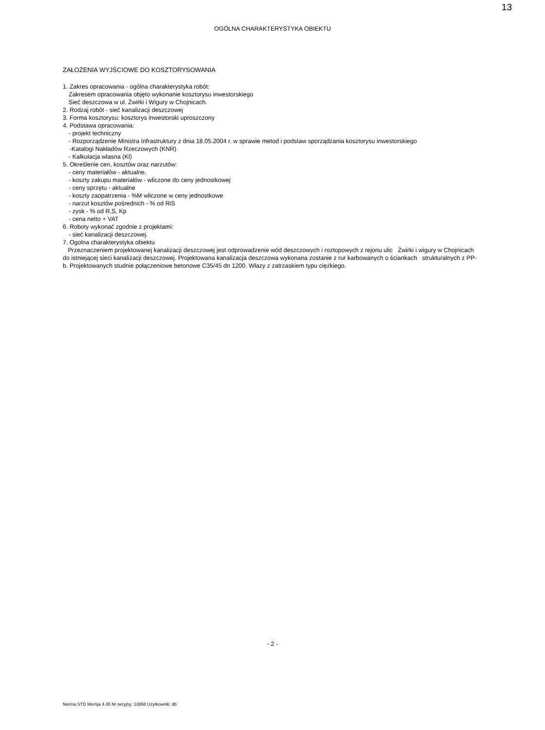13
OGÓLNA CHARAKTERYSTYKA OBIEKTU
ZAŁOŻENIA WYJŚCIOWE DO KOSZTORYSOWANIA
1. Zakres opracowania - ogólna charakterystyka robót:
Zakresem opracowania objęto wykonanie kosztorysu inwestorskiego
Sieć deszczowa w ul. Żwirki i Wigury w Chojnicach.
2. Rodzaj robót - sieć kanalizacji deszczowej
3. Forma kosztorysu: kosztorys inwestorski uproszczony
4. Podstawa opracowania:
- projekt techniczny
- Rozporządzenie Ministra Infrastruktury z dnia 18.05.2004 r. w sprawie metod i podstaw sporządzania kosztorysu inwestorskiego
-Katalogi Nakładów Rzeczowych (KNR)
- Kalkulacja wlasna (Kl)
5. Określenie cen, kosztów oraz narzutów:
- ceny materiałów - aktualne,
- koszty zakupu materiałów - wliczone do ceny jednostkowej
- ceny sprzętu - aktualne
- koszty zaopatrzenia - %M wliczone w ceny jednostkowe
- narzut kosztów pośrednich - % od RiS
- zysk - % od R,S, Kp
- cena netto + VAT
6. Roboty wykonać zgodnie z projektami:
- sieć kanalizacji deszczowej.
7. Ogolna charakterystyka obiektu
Przeznaczeniem projektowanej kanalizacji deszczowej jest odprowadzenie wód deszczowych i roztopowych z rejonu ulic Żwirki i wigury w Chojnicach do istniejącej sieci kanalizacji deszczowej. Projektowana kanalizacja deszczowa wykonana zostanie z rur karbowanych o ściankach strukturalnych z PP-b. Projektowanych studnie połączeniowe betonowe C35/45 dn 1200. Włazy z zatrzaskiem typu ciężkiego.
- 2 -
Norma STD Wersja 4.45 Nr seryjny: 13868 Użytkownik: db